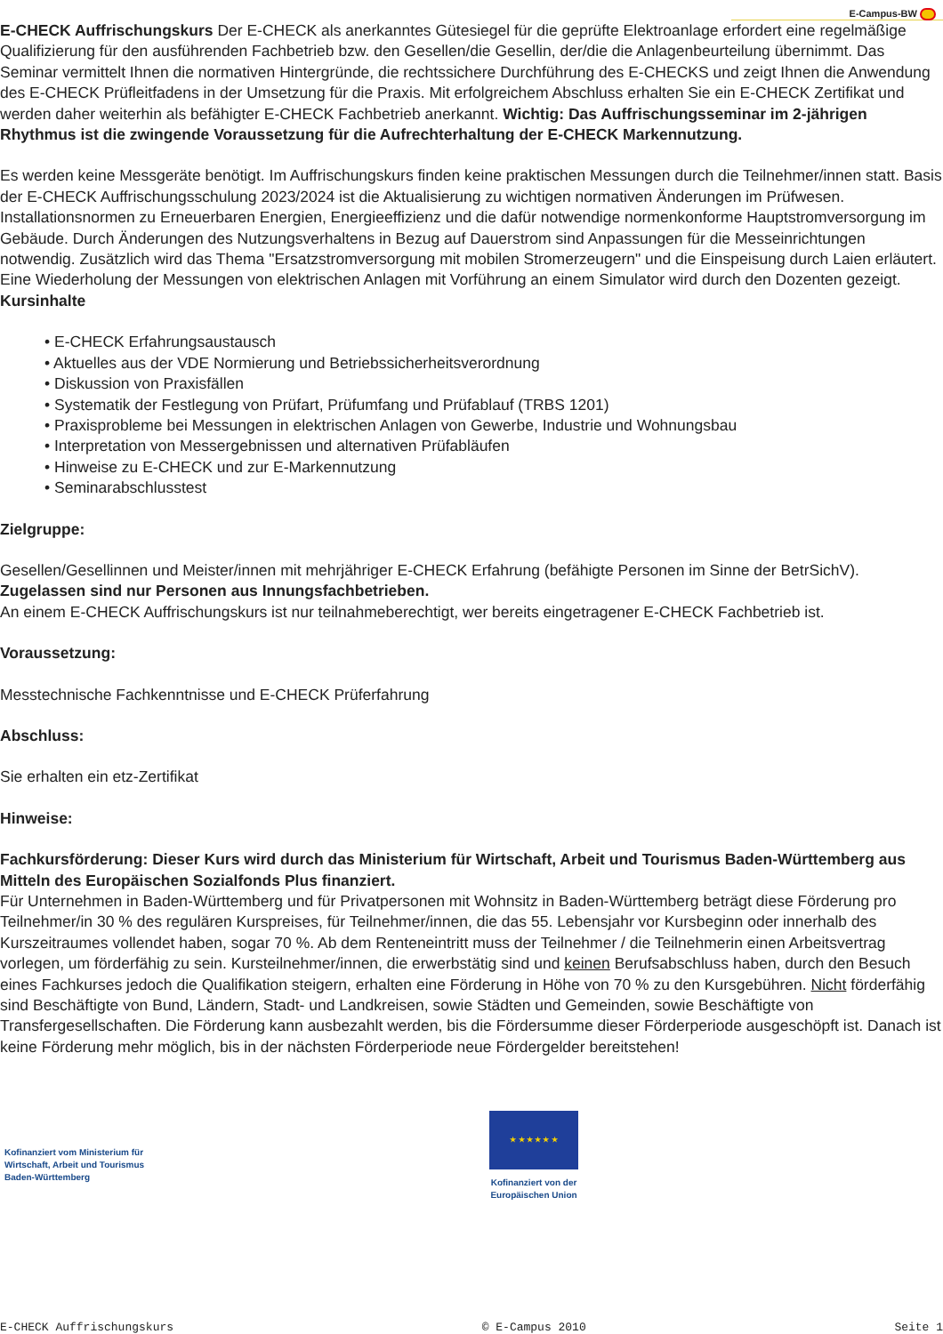E-Campus-BW
E-CHECK Auffrischungskurs Der E-CHECK als anerkanntes Gütesiegel für die geprüfte Elektroanlage erfordert eine regelmäßige Qualifizierung für den ausführenden Fachbetrieb bzw. den Gesellen/die Gesellin, der/die die Anlagenbeurteilung übernimmt. Das Seminar vermittelt Ihnen die normativen Hintergründe, die rechtssichere Durchführung des E-CHECKS und zeigt Ihnen die Anwendung des E-CHECK Prüfleitfadens in der Umsetzung für die Praxis. Mit erfolgreichem Abschluss erhalten Sie ein E-CHECK Zertifikat und werden daher weiterhin als befähigter E-CHECK Fachbetrieb anerkannt. Wichtig: Das Auffrischungsseminar im 2-jährigen Rhythmus ist die zwingende Voraussetzung für die Aufrechterhaltung der E-CHECK Markennutzung.
Es werden keine Messgeräte benötigt. Im Auffrischungskurs finden keine praktischen Messungen durch die Teilnehmer/innen statt. Basis der E-CHECK Auffrischungsschulung 2023/2024 ist die Aktualisierung zu wichtigen normativen Änderungen im Prüfwesen. Installationsnormen zu Erneuerbaren Energien, Energieeffizienz und die dafür notwendige normenkonforme Hauptstromversorgung im Gebäude. Durch Änderungen des Nutzungsverhaltens in Bezug auf Dauerstrom sind Anpassungen für die Messeinrichtungen notwendig. Zusätzlich wird das Thema "Ersatzstromversorgung mit mobilen Stromerzeugern" und die Einspeisung durch Laien erläutert. Eine Wiederholung der Messungen von elektrischen Anlagen mit Vorführung an einem Simulator wird durch den Dozenten gezeigt. Kursinhalte
• E-CHECK Erfahrungsaustausch
• Aktuelles aus der VDE Normierung und Betriebssicherheitsverordnung
• Diskussion von Praxisfällen
• Systematik der Festlegung von Prüfart, Prüfumfang und Prüfablauf (TRBS 1201)
• Praxisprobleme bei Messungen in elektrischen Anlagen von Gewerbe, Industrie und Wohnungsbau
• Interpretation von Messergebnissen und alternativen Prüfabläufen
• Hinweise zu E-CHECK und zur E-Markennutzung
• Seminarabschlusstest
Zielgruppe:
Gesellen/Gesellinnen und Meister/innen mit mehrjähriger E-CHECK Erfahrung (befähigte Personen im Sinne der BetrSichV).
Zugelassen sind nur Personen aus Innungsfachbetrieben.
An einem E-CHECK Auffrischungskurs ist nur teilnahmeberechtigt, wer bereits eingetragener E-CHECK Fachbetrieb ist.
Voraussetzung:
Messtechnische Fachkenntnisse und E-CHECK Prüferfahrung
Abschluss:
Sie erhalten ein etz-Zertifikat
Hinweise:
Fachkursförderung: Dieser Kurs wird durch das Ministerium für Wirtschaft, Arbeit und Tourismus Baden-Württemberg aus Mitteln des Europäischen Sozialfonds Plus finanziert.
Für Unternehmen in Baden-Württemberg und für Privatpersonen mit Wohnsitz in Baden-Württemberg beträgt diese Förderung pro Teilnehmer/in 30 % des regulären Kurspreises, für Teilnehmer/innen, die das 55. Lebensjahr vor Kursbeginn oder innerhalb des Kurszeitraumes vollendet haben, sogar 70 %. Ab dem Renteneintritt muss der Teilnehmer / die Teilnehmerin einen Arbeitsvertrag vorlegen, um förderfähig zu sein. Kursteilnehmer/innen, die erwerbstätig sind und keinen Berufsabschluss haben, durch den Besuch eines Fachkurses jedoch die Qualifikation steigern, erhalten eine Förderung in Höhe von 70 % zu den Kursgebühren. Nicht förderfähig sind Beschäftigte von Bund, Ländern, Stadt- und Landkreisen, sowie Städten und Gemeinden, sowie Beschäftigte von Transfergesellschaften. Die Förderung kann ausbezahlt werden, bis die Fördersumme dieser Förderperiode ausgeschöpft ist. Danach ist keine Förderung mehr möglich, bis in der nächsten Förderperiode neue Fördergelder bereitstehen!
Kofinanziert vom Ministerium für
Wirtschaft, Arbeit und Tourismus
Baden-Württemberg
★ ★ ★ ★ ★ ★
Kofinanziert von der
Europäischen Union
E-CHECK Auffrischungskurs © E-Campus 2010 Seite 1